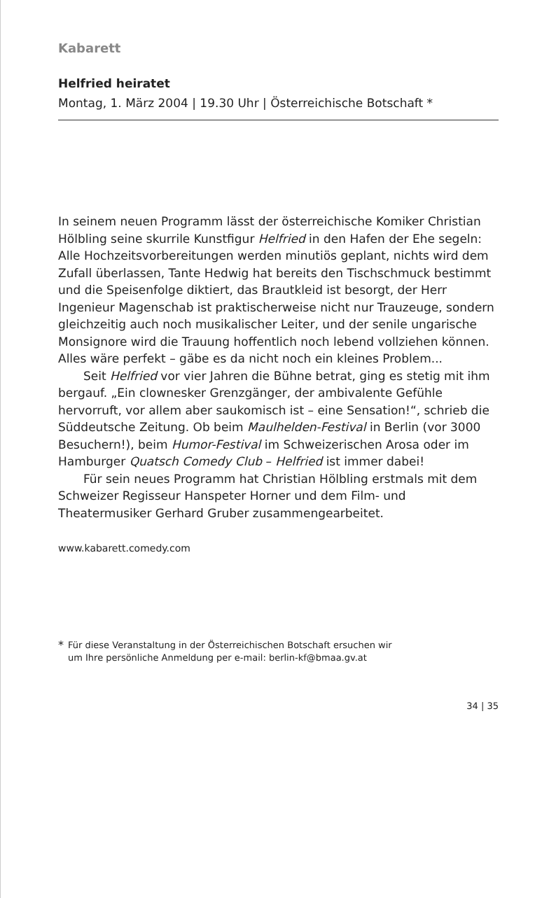Kabarett
Helfried heiratet
Montag, 1. März 2004 | 19.30 Uhr | Österreichische Botschaft *
In seinem neuen Programm lässt der österreichische Komiker Christian Hölbling seine skurrile Kunstfigur Helfried in den Hafen der Ehe segeln: Alle Hochzeitsvorbereitungen werden minutiös geplant, nichts wird dem Zufall überlassen, Tante Hedwig hat bereits den Tischschmuck bestimmt und die Speisenfolge diktiert, das Brautkleid ist besorgt, der Herr Ingenieur Magenschab ist praktischerweise nicht nur Trauzeuge, sondern gleichzeitig auch noch musikalischer Leiter, und der senile ungarische Monsignore wird die Trauung hoffentlich noch lebend vollziehen können. Alles wäre perfekt – gäbe es da nicht noch ein kleines Problem...
Seit Helfried vor vier Jahren die Bühne betrat, ging es stetig mit ihm bergauf. „Ein clownesker Grenzgänger, der ambivalente Gefühle hervorruft, vor allem aber saukomisch ist – eine Sensation!“, schrieb die Süddeutsche Zeitung. Ob beim Maulhelden-Festival in Berlin (vor 3000 Besuchern!), beim Humor-Festival im Schweizerischen Arosa oder im Hamburger Quatsch Comedy Club – Helfried ist immer dabei!
Für sein neues Programm hat Christian Hölbling erstmals mit dem Schweizer Regisseur Hanspeter Horner und dem Film- und Theatermusiker Gerhard Gruber zusammengearbeitet.
www.kabarett.comedy.com
*
Für diese Veranstaltung in der Österreichischen Botschaft ersuchen wir
um Ihre persönliche Anmeldung per e-mail: berlin-kf@bmaa.gv.at
34 | 35